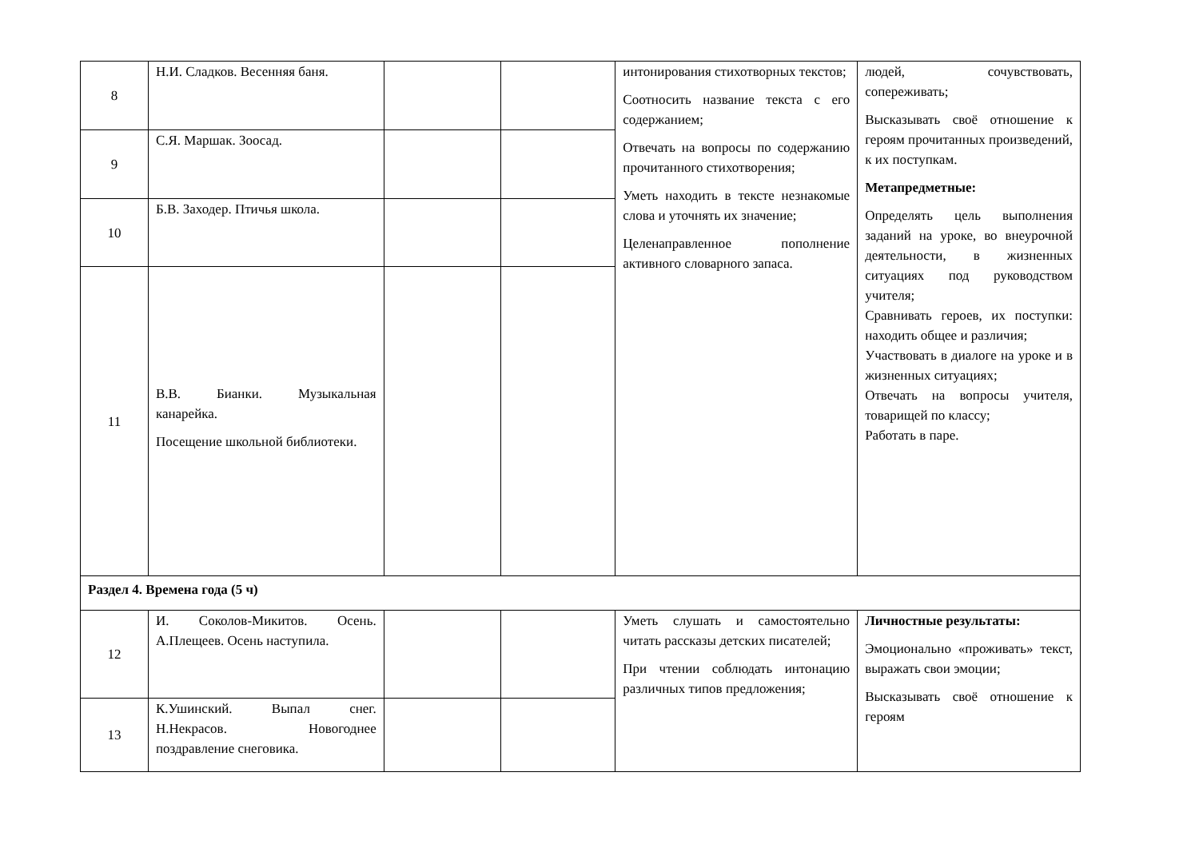| 8 | Н.И. Сладков. Весенняя баня. | | | интонирования стихотворных текстов; Соотносить название текста с его содержанием; Отвечать на вопросы по содержанию прочитанного стихотворения; Уметь находить в тексте незнакомые слова и уточнять их значение; Целенаправленное пополнение активного словарного запаса. | людей, сочувствовать, сопереживать; Высказывать своё отношение к героям прочитанных произведений, к их поступкам. Метапредметные: Определять цель выполнения заданий на уроке, во внеурочной деятельности, в жизненных ситуациях под руководством учителя; Сравнивать героев, их поступки: находить общее и различия; Участвовать в диалоге на уроке и в жизненных ситуациях; Отвечать на вопросы учителя, товарищей по классу; Работать в паре. |
| 9 | С.Я. Маршак. Зоосад. | | | | |
| 10 | Б.В. Заходер. Птичья школа. | | | | |
| 11 | В.В. Бианки. Музыкальная канарейка. Посещение школьной библиотеки. | | | | |
| Раздел 4. Времена года (5 ч) | | | | | |
| 12 | И. Соколов-Микитов. Осень. А.Плещеев. Осень наступила. | | | Уметь слушать и самостоятельно читать рассказы детских писателей; При чтении соблюдать интонацию различных типов предложения; | Личностные результаты: Эмоционально «проживать» текст, выражать свои эмоции; Высказывать своё отношение к героям |
| 13 | К.Ушинский. Выпал снег. Н.Некрасов. Новогоднее поздравление снеговика. | | | | |